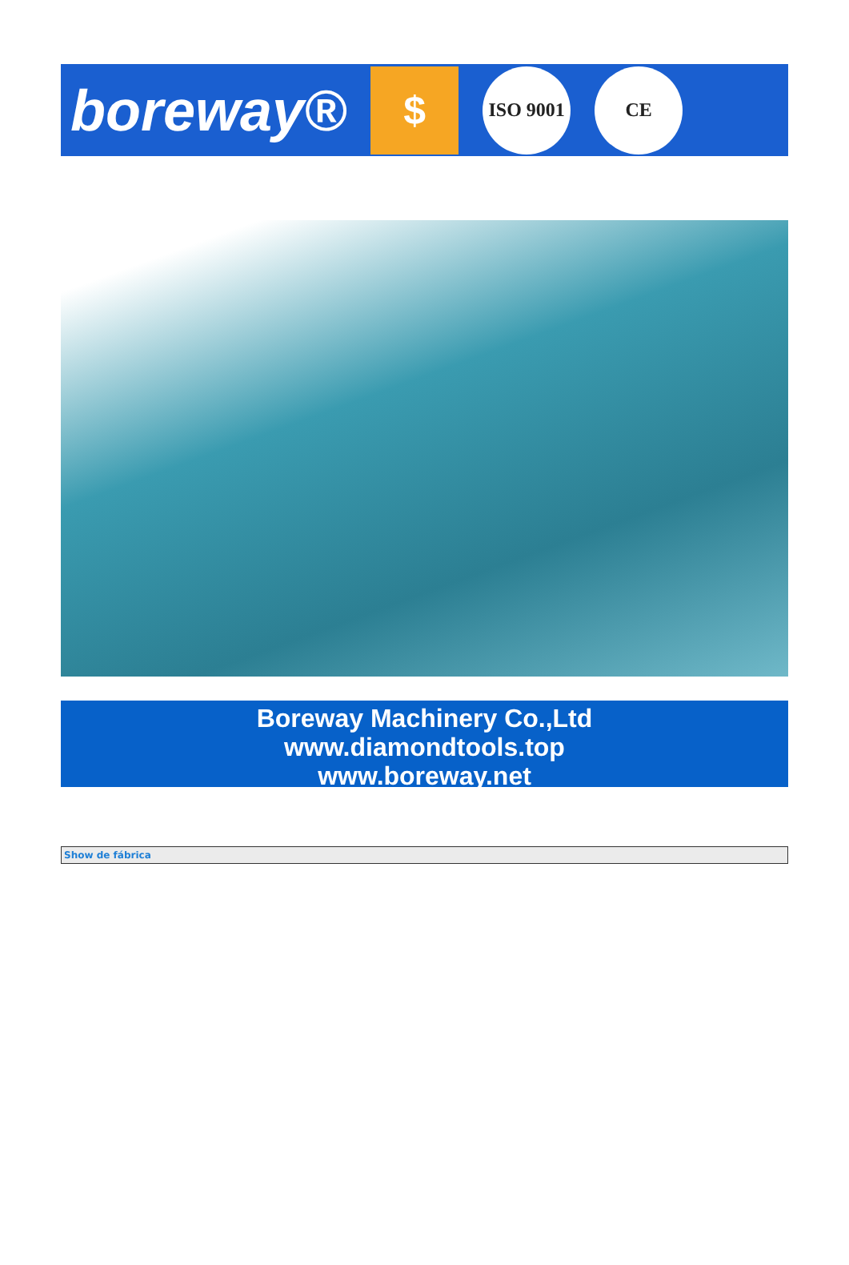boreway®
$
ISO 9001
CE
Boreway Machinery Co.,Ltd
www.diamondtools.top
www.boreway.net
| Show de fábrica |
| --- |